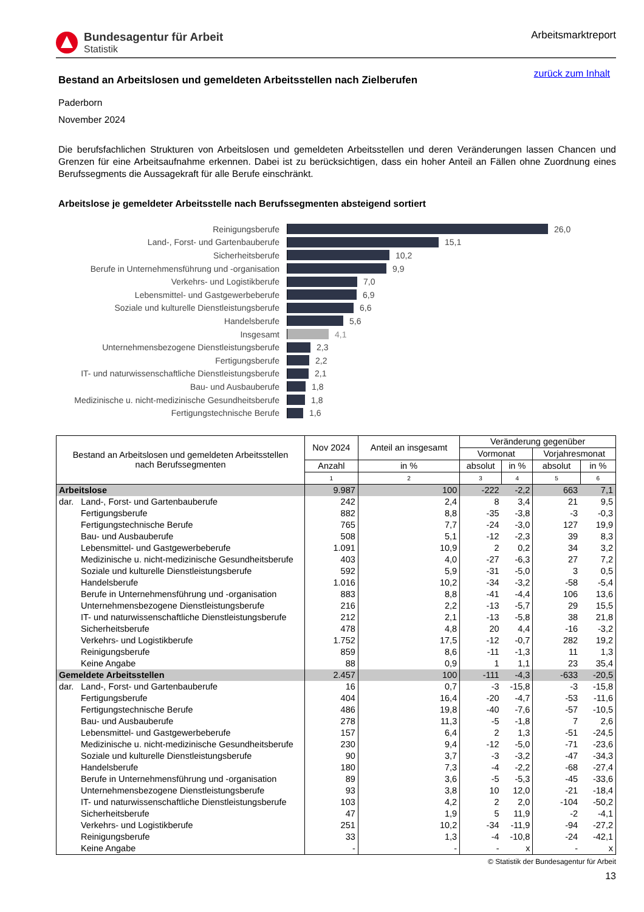Bundesagentur für Arbeit
Statistik
Arbeitsmarktreport
zurück zum Inhalt
Bestand an Arbeitslosen und gemeldeten Arbeitsstellen nach Zielberufen
Paderborn
November 2024
Die berufsfachlichen Strukturen von Arbeitslosen und gemeldeten Arbeitsstellen und deren Veränderungen lassen Chancen und Grenzen für eine Arbeitsaufnahme erkennen. Dabei ist zu berücksichtigen, dass ein hoher Anteil an Fällen ohne Zuordnung eines Berufssegments die Aussagekraft für alle Berufe einschränkt.
Arbeitslose je gemeldeter Arbeitsstelle nach Berufssegmenten absteigend sortiert
Reinigungsberufe 26,0
Land-, Forst- und Gartenbauberufe 15,1
Sicherheitsberufe 10,2
Berufe in Unternehmensführung und -organisation
9,9
Verkehrs- und Logistikberufe 7,0
Lebensmittel- und Gastgewerbeberufe 6,9
Soziale und kulturelle Dienstleistungsberufe
6,6
Handelsberufe 5,6
Insgesamt 4,1
Unternehmensbezogene Dienstleistungsberufe 2,3
Fertigungsberufe 2,2
IT- und naturwissenschaftliche Dienstleistungsberufe
2,1
Bau- und Ausbauberufe 1,8
Medizinische u. nicht-medizinische Gesundheitsberufe
1,8
Fertigungstechnische Berufe 1,6
| Bestand an Arbeitslosen und gemeldeten Arbeitsstellen nach Berufssegmenten | Nov 2024 | Anteil an insgesamt | Veränderung gegenüber | | | |
| --- | --- | --- | --- | --- | --- | --- |
| | | | Vormonat | | Vorjahresmonat | |
| | Anzahl | in % | absolut | in % | absolut | in % |
| | 1 | 2 | 3 | 4 | 5 | 6 |
| Arbeitslose | 9.987 | 100 | -222 | -2,2 | 663 | 7,1 |
| dar. Land-, Forst- und Gartenbauberufe | 242 | 2,4 | 8 | 3,4 | 21 | 9,5 |
| Fertigungsberufe | 882 | 8,8 | -35 | -3,8 | -3 | -0,3 |
| Fertigungstechnische Berufe | 765 | 7,7 | -24 | -3,0 | 127 | 19,9 |
| Bau- und Ausbauberufe | 508 | 5,1 | -12 | -2,3 | 39 | 8,3 |
| Lebensmittel- und Gastgewerbeberufe | 1.091 | 10,9 | 2 | 0,2 | 34 | 3,2 |
| Medizinische u. nicht-medizinische Gesundheitsberufe | 403 | 4,0 | -27 | -6,3 | 27 | 7,2 |
| Soziale und kulturelle Dienstleistungsberufe | 592 | 5,9 | -31 | -5,0 | 3 | 0,5 |
| Handelsberufe | 1.016 | 10,2 | -34 | -3,2 | -58 | -5,4 |
| Berufe in Unternehmensführung und -organisation | 883 | 8,8 | -41 | -4,4 | 106 | 13,6 |
| Unternehmensbezogene Dienstleistungsberufe | 216 | 2,2 | -13 | -5,7 | 29 | 15,5 |
| IT- und naturwissenschaftliche Dienstleistungsberufe | 212 | 2,1 | -13 | -5,8 | 38 | 21,8 |
| Sicherheitsberufe | 478 | 4,8 | 20 | 4,4 | -16 | -3,2 |
| Verkehrs- und Logistikberufe | 1.752 | 17,5 | -12 | -0,7 | 282 | 19,2 |
| Reinigungsberufe | 859 | 8,6 | -11 | -1,3 | 11 | 1,3 |
| Keine Angabe | 88 | 0,9 | 1 | 1,1 | 23 | 35,4 |
| Gemeldete Arbeitsstellen | 2.457 | 100 | -111 | -4,3 | -633 | -20,5 |
| dar. Land-, Forst- und Gartenbauberufe | 16 | 0,7 | -3 | -15,8 | -3 | -15,8 |
| Fertigungsberufe | 404 | 16,4 | -20 | -4,7 | -53 | -11,6 |
| Fertigungstechnische Berufe | 486 | 19,8 | -40 | -7,6 | -57 | -10,5 |
| Bau- und Ausbauberufe | 278 | 11,3 | -5 | -1,8 | 7 | 2,6 |
| Lebensmittel- und Gastgewerbeberufe | 157 | 6,4 | 2 | 1,3 | -51 | -24,5 |
| Medizinische u. nicht-medizinische Gesundheitsberufe | 230 | 9,4 | -12 | -5,0 | -71 | -23,6 |
| Soziale und kulturelle Dienstleistungsberufe | 90 | 3,7 | -3 | -3,2 | -47 | -34,3 |
| Handelsberufe | 180 | 7,3 | -4 | -2,2 | -68 | -27,4 |
| Berufe in Unternehmensführung und -organisation | 89 | 3,6 | -5 | -5,3 | -45 | -33,6 |
| Unternehmensbezogene Dienstleistungsberufe | 93 | 3,8 | 10 | 12,0 | -21 | -18,4 |
| IT- und naturwissenschaftliche Dienstleistungsberufe | 103 | 4,2 | 2 | 2,0 | -104 | -50,2 |
| Sicherheitsberufe | 47 | 1,9 | 5 | 11,9 | -2 | -4,1 |
| Verkehrs- und Logistikberufe | 251 | 10,2 | -34 | -11,9 | -94 | -27,2 |
| Reinigungsberufe | 33 | 1,3 | -4 | -10,8 | -24 | -42,1 |
| Keine Angabe | - | - | - | x | - | x |
© Statistik der Bundesagentur für Arbeit
13